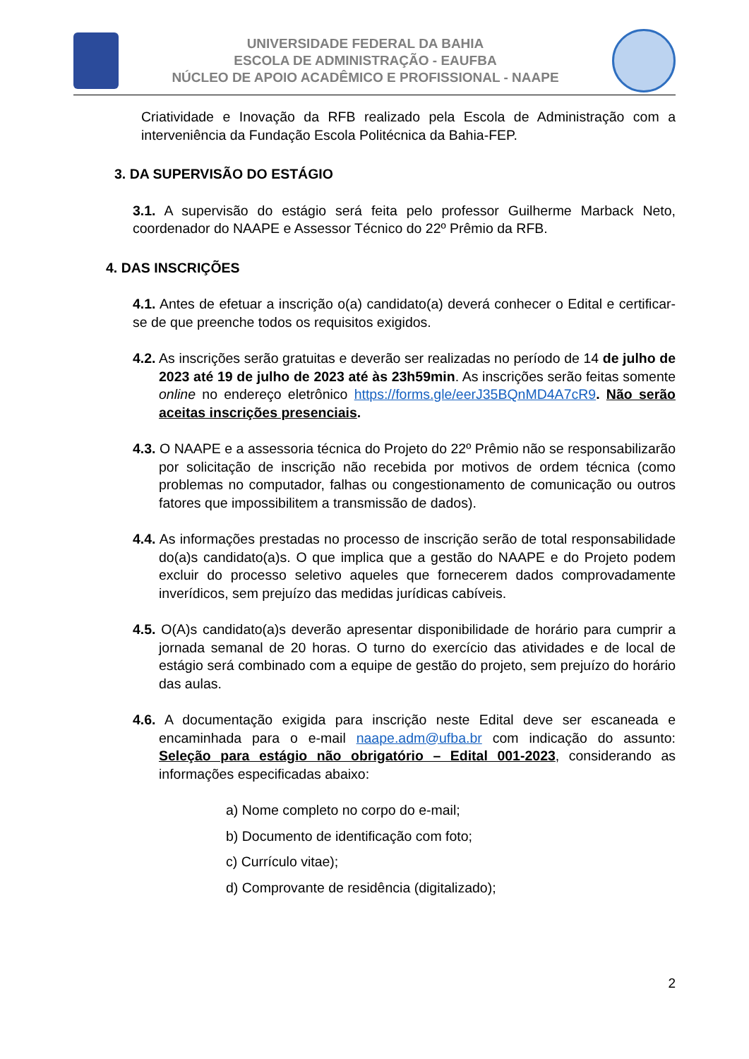UNIVERSIDADE FEDERAL DA BAHIA
ESCOLA DE ADMINISTRAÇÃO - EAUFBA
NÚCLEO DE APOIO ACADÊMICO E PROFISSIONAL - NAAPE
Criatividade e Inovação da RFB realizado pela Escola de Administração com a interveniência da Fundação Escola Politécnica da Bahia-FEP.
3. DA SUPERVISÃO DO ESTÁGIO
3.1. A supervisão do estágio será feita pelo professor Guilherme Marback Neto, coordenador do NAAPE e Assessor Técnico do 22º Prêmio da RFB.
4. DAS INSCRIÇÕES
4.1. Antes de efetuar a inscrição o(a) candidato(a) deverá conhecer o Edital e certificar-se de que preenche todos os requisitos exigidos.
4.2. As inscrições serão gratuitas e deverão ser realizadas no período de 14 de julho de 2023 até 19 de julho de 2023 até às 23h59min. As inscrições serão feitas somente online no endereço eletrônico https://forms.gle/eerJ35BQnMD4A7cR9. Não serão aceitas inscrições presenciais.
4.3. O NAAPE e a assessoria técnica do Projeto do 22º Prêmio não se responsabilizarão por solicitação de inscrição não recebida por motivos de ordem técnica (como problemas no computador, falhas ou congestionamento de comunicação ou outros fatores que impossibilitem a transmissão de dados).
4.4. As informações prestadas no processo de inscrição serão de total responsabilidade do(a)s candidato(a)s. O que implica que a gestão do NAAPE e do Projeto podem excluir do processo seletivo aqueles que fornecerem dados comprovadamente inverídicos, sem prejuízo das medidas jurídicas cabíveis.
4.5. O(A)s candidato(a)s deverão apresentar disponibilidade de horário para cumprir a jornada semanal de 20 horas. O turno do exercício das atividades e de local de estágio será combinado com a equipe de gestão do projeto, sem prejuízo do horário das aulas.
4.6. A documentação exigida para inscrição neste Edital deve ser escaneada e encaminhada para o e-mail naape.adm@ufba.br com indicação do assunto: Seleção para estágio não obrigatório – Edital 001-2023, considerando as informações especificadas abaixo:
a) Nome completo no corpo do e-mail;
b) Documento de identificação com foto;
c) Currículo vitae);
d) Comprovante de residência (digitalizado);
2